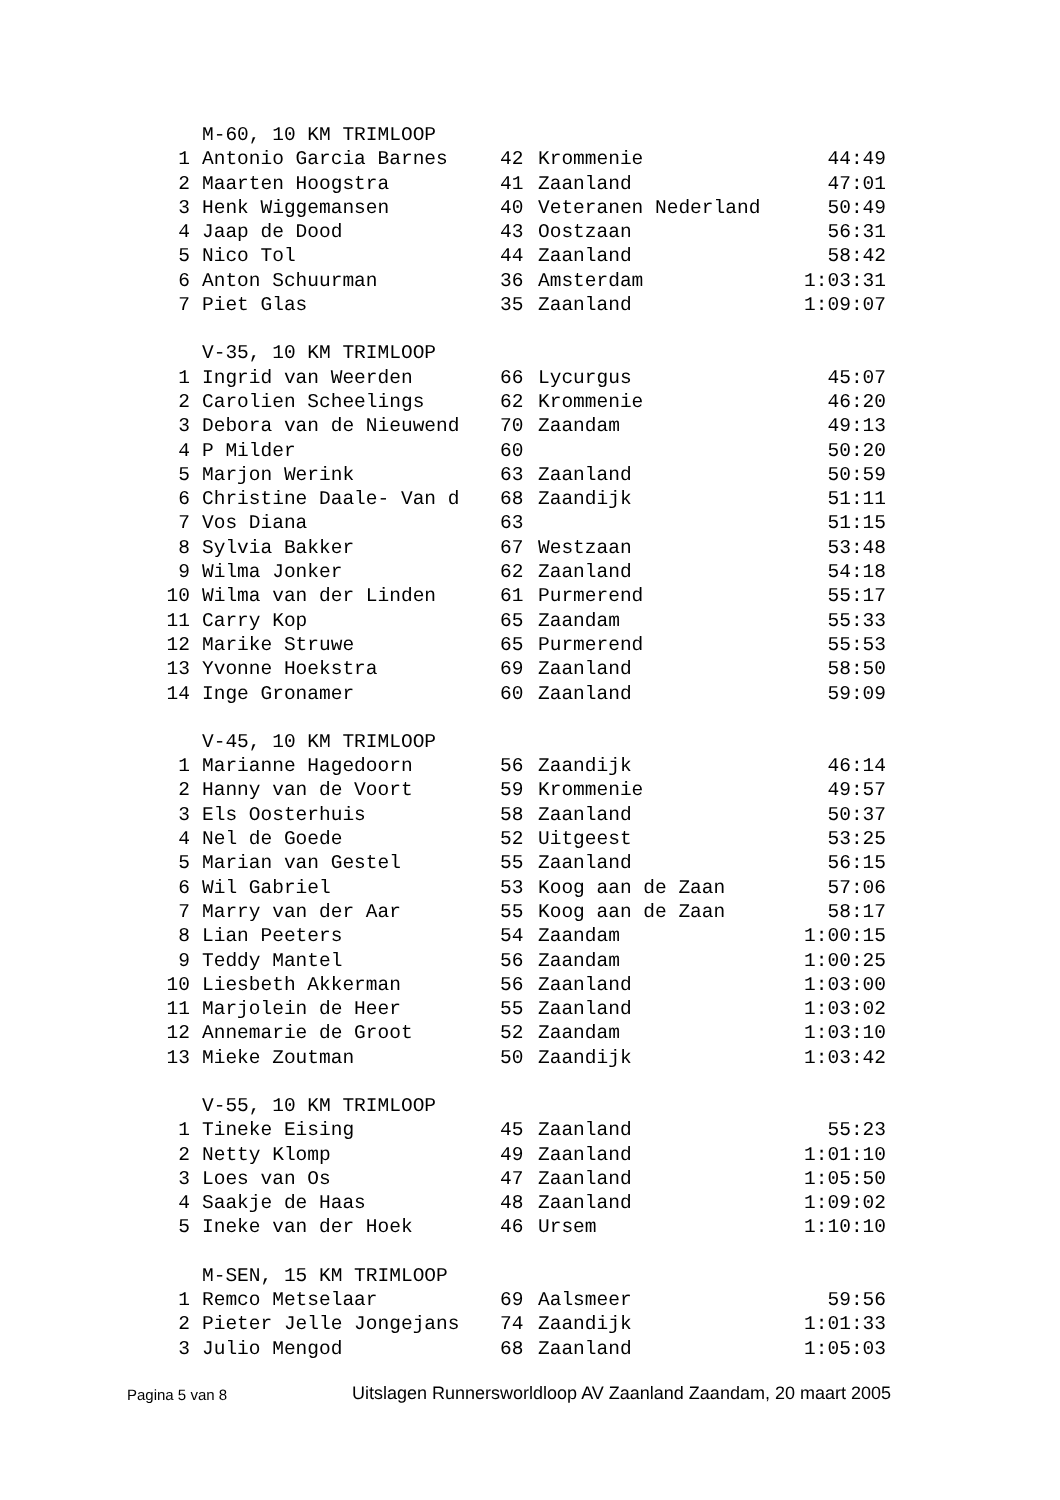| | M-60, 10 KM TRIMLOOP | | | |
| 1 | Antonio Garcia Barnes | 42 | Krommenie | 44:49 |
| 2 | Maarten Hoogstra | 41 | Zaanland | 47:01 |
| 3 | Henk Wiggemansen | 40 | Veteranen Nederland | 50:49 |
| 4 | Jaap de Dood | 43 | Oostzaan | 56:31 |
| 5 | Nico Tol | 44 | Zaanland | 58:42 |
| 6 | Anton Schuurman | 36 | Amsterdam | 1:03:31 |
| 7 | Piet Glas | 35 | Zaanland | 1:09:07 |
| | V-35, 10 KM TRIMLOOP | | | |
| 1 | Ingrid van Weerden | 66 | Lycurgus | 45:07 |
| 2 | Carolien Scheelings | 62 | Krommenie | 46:20 |
| 3 | Debora van de Nieuwend | 70 | Zaandam | 49:13 |
| 4 | P Milder | 60 | | 50:20 |
| 5 | Marjon Werink | 63 | Zaanland | 50:59 |
| 6 | Christine Daale- Van d | 68 | Zaandijk | 51:11 |
| 7 | Vos Diana | 63 | | 51:15 |
| 8 | Sylvia Bakker | 67 | Westzaan | 53:48 |
| 9 | Wilma Jonker | 62 | Zaanland | 54:18 |
| 10 | Wilma van der Linden | 61 | Purmerend | 55:17 |
| 11 | Carry Kop | 65 | Zaandam | 55:33 |
| 12 | Marike Struwe | 65 | Purmerend | 55:53 |
| 13 | Yvonne Hoekstra | 69 | Zaanland | 58:50 |
| 14 | Inge Gronamer | 60 | Zaanland | 59:09 |
| | V-45, 10 KM TRIMLOOP | | | |
| 1 | Marianne Hagedoorn | 56 | Zaandijk | 46:14 |
| 2 | Hanny van de Voort | 59 | Krommenie | 49:57 |
| 3 | Els Oosterhuis | 58 | Zaanland | 50:37 |
| 4 | Nel de Goede | 52 | Uitgeest | 53:25 |
| 5 | Marian van Gestel | 55 | Zaanland | 56:15 |
| 6 | Wil Gabriel | 53 | Koog aan de Zaan | 57:06 |
| 7 | Marry van der Aar | 55 | Koog aan de Zaan | 58:17 |
| 8 | Lian Peeters | 54 | Zaandam | 1:00:15 |
| 9 | Teddy Mantel | 56 | Zaandam | 1:00:25 |
| 10 | Liesbeth Akkerman | 56 | Zaanland | 1:03:00 |
| 11 | Marjolein de Heer | 55 | Zaanland | 1:03:02 |
| 12 | Annemarie de Groot | 52 | Zaandam | 1:03:10 |
| 13 | Mieke Zoutman | 50 | Zaandijk | 1:03:42 |
| | V-55, 10 KM TRIMLOOP | | | |
| 1 | Tineke Eising | 45 | Zaanland | 55:23 |
| 2 | Netty Klomp | 49 | Zaanland | 1:01:10 |
| 3 | Loes van Os | 47 | Zaanland | 1:05:50 |
| 4 | Saakje de Haas | 48 | Zaanland | 1:09:02 |
| 5 | Ineke van der Hoek | 46 | Ursem | 1:10:10 |
| | M-SEN, 15 KM TRIMLOOP | | | |
| 1 | Remco Metselaar | 69 | Aalsmeer | 59:56 |
| 2 | Pieter Jelle Jongejans | 74 | Zaandijk | 1:01:33 |
| 3 | Julio Mengod | 68 | Zaanland | 1:05:03 |
Pagina 5 van 8
Uitslagen Runnersworldloop AV Zaanland Zaandam, 20 maart 2005